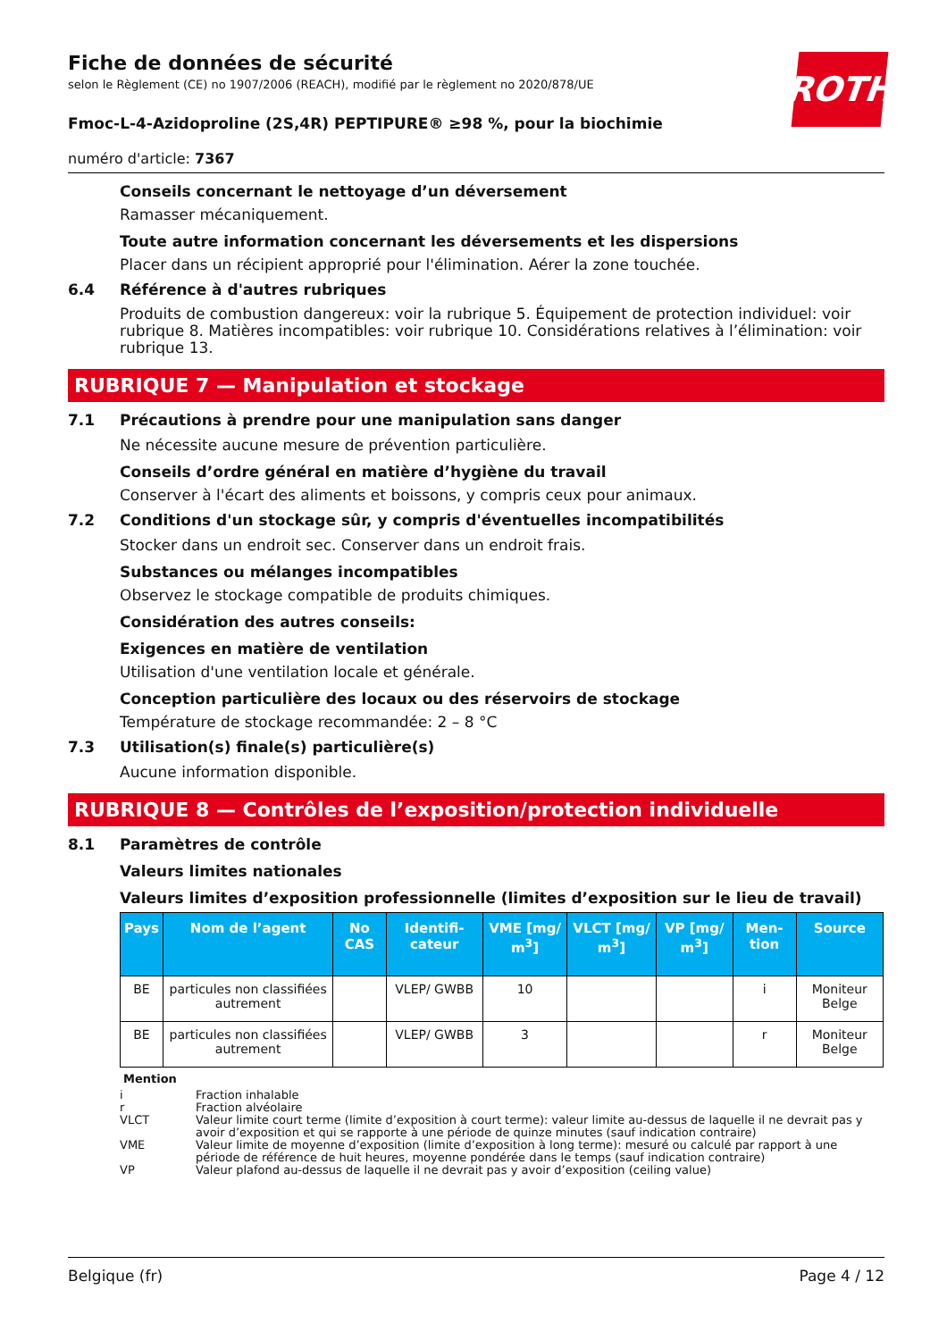Fiche de données de sécurité
selon le Règlement (CE) no 1907/2006 (REACH), modifié par le règlement no 2020/878/UE
ROTH
Fmoc-L-4-Azidoproline (2S,4R) PEPTIPURE® ≥98 %, pour la biochimie
numéro d'article: 7367
Conseils concernant le nettoyage d’un déversement
Ramasser mécaniquement.
Toute autre information concernant les déversements et les dispersions
Placer dans un récipient approprié pour l'élimination. Aérer la zone touchée.
6.4 Référence à d'autres rubriques
Produits de combustion dangereux: voir la rubrique 5. Équipement de protection individuel: voir rubrique 8. Matières incompatibles: voir rubrique 10. Considérations relatives à l’élimination: voir rubrique 13.
RUBRIQUE 7 — Manipulation et stockage
7.1 Précautions à prendre pour une manipulation sans danger
Ne nécessite aucune mesure de prévention particulière.
Conseils d’ordre général en matière d’hygiène du travail
Conserver à l'écart des aliments et boissons, y compris ceux pour animaux.
7.2 Conditions d'un stockage sûr, y compris d'éventuelles incompatibilités
Stocker dans un endroit sec. Conserver dans un endroit frais.
Substances ou mélanges incompatibles
Observez le stockage compatible de produits chimiques.
Considération des autres conseils:
Exigences en matière de ventilation
Utilisation d'une ventilation locale et générale.
Conception particulière des locaux ou des réservoirs de stockage
Température de stockage recommandée: 2 – 8 °C
7.3 Utilisation(s) finale(s) particulière(s)
Aucune information disponible.
RUBRIQUE 8 — Contrôles de l’exposition/protection individuelle
8.1 Paramètres de contrôle
Valeurs limites nationales
Valeurs limites d’exposition professionnelle (limites d’exposition sur le lieu de travail)
| Pays | Nom de l’agent | No CAS | Identifi-cateur | VME [mg/ m<sup>3</sup>] | VLCT [mg/ m<sup>3</sup>] | VP [mg/ m<sup>3</sup>] | Men-tion | Source |
| --- | --- | --- | --- | --- | --- | --- | --- | --- |
| BE | particules non classifiées autrement | | VLEP/ GWBB | 10 | | | i | Moniteur Belge |
| BE | particules non classifiées autrement | | VLEP/ GWBB | 3 | | | r | Moniteur Belge |
Mention
i Fraction inhalable
r Fraction alvéolaire
VLCT Valeur limite court terme (limite d’exposition à court terme): valeur limite au-dessus de laquelle il ne devrait pas y avoir d’exposition et qui se rapporte à une période de quinze minutes (sauf indication contraire)
VME Valeur limite de moyenne d’exposition (limite d’exposition à long terme): mesuré ou calculé par rapport à une période de référence de huit heures, moyenne pondérée dans le temps (sauf indication contraire)
VP Valeur plafond au-dessus de laquelle il ne devrait pas y avoir d’exposition (ceiling value)
Belgique (fr) Page 4 / 12